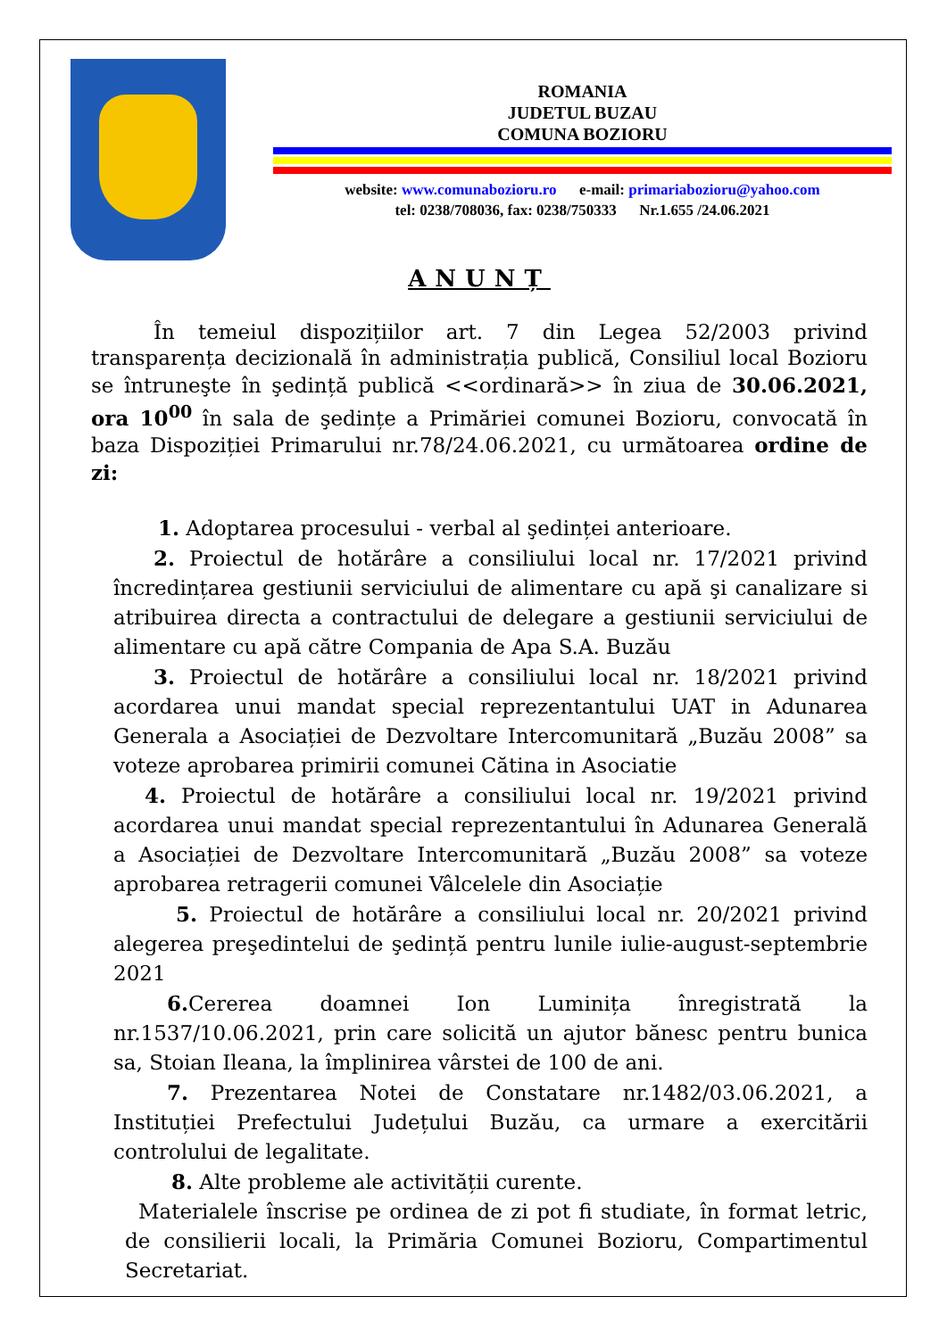ROMANIA
JUDETUL BUZAU
COMUNA BOZIORU
website: www.comunabozioru.ro e-mail: primariabozioru@yahoo.com
tel: 0238/708036, fax: 0238/750333 Nr.1.655 /24.06.2021
ANUNȚ
În temeiul dispozițiilor art. 7 din Legea 52/2003 privind transparența decizională în administrația publică, Consiliul local Bozioru se întruneşte în şedință publică <<ordinară>> în ziua de 30.06.2021, ora 10<sup>00</sup> în sala de şedințe a Primăriei comunei Bozioru, convocată în baza Dispoziției Primarului nr.78/24.06.2021, cu următoarea ordine de zi:
1. Adoptarea procesului - verbal al şedinței anterioare.
2. Proiectul de hotărâre a consiliului local nr. 17/2021 privind încredințarea gestiunii serviciului de alimentare cu apă şi canalizare si atribuirea directa a contractului de delegare a gestiunii serviciului de alimentare cu apă către Compania de Apa S.A. Buzău
3. Proiectul de hotărâre a consiliului local nr. 18/2021 privind acordarea unui mandat special reprezentantului UAT in Adunarea Generala a Asociației de Dezvoltare Intercomunitară „Buzău 2008” sa voteze aprobarea primirii comunei Cătina in Asociatie
4. Proiectul de hotărâre a consiliului local nr. 19/2021 privind acordarea unui mandat special reprezentantului în Adunarea Generală a Asociației de Dezvoltare Intercomunitară „Buzău 2008” sa voteze aprobarea retragerii comunei Vâlcelele din Asociație
5. Proiectul de hotărâre a consiliului local nr. 20/2021 privind alegerea preşedintelui de şedință pentru lunile iulie-august-septembrie 2021
6. Cererea doamnei Ion Luminița înregistrată la nr.1537/10.06.2021, prin care solicită un ajutor bănesc pentru bunica sa, Stoian Ileana, la împlinirea vârstei de 100 de ani.
7. Prezentarea Notei de Constatare nr.1482/03.06.2021, a Instituției Prefectului Județului Buzău, ca urmare a exercitării controlului de legalitate.
8. Alte probleme ale activității curente.
Materialele înscrise pe ordinea de zi pot fi studiate, în format letric, de consilierii locali, la Primăria Comunei Bozioru, Compartimentul Secretariat.